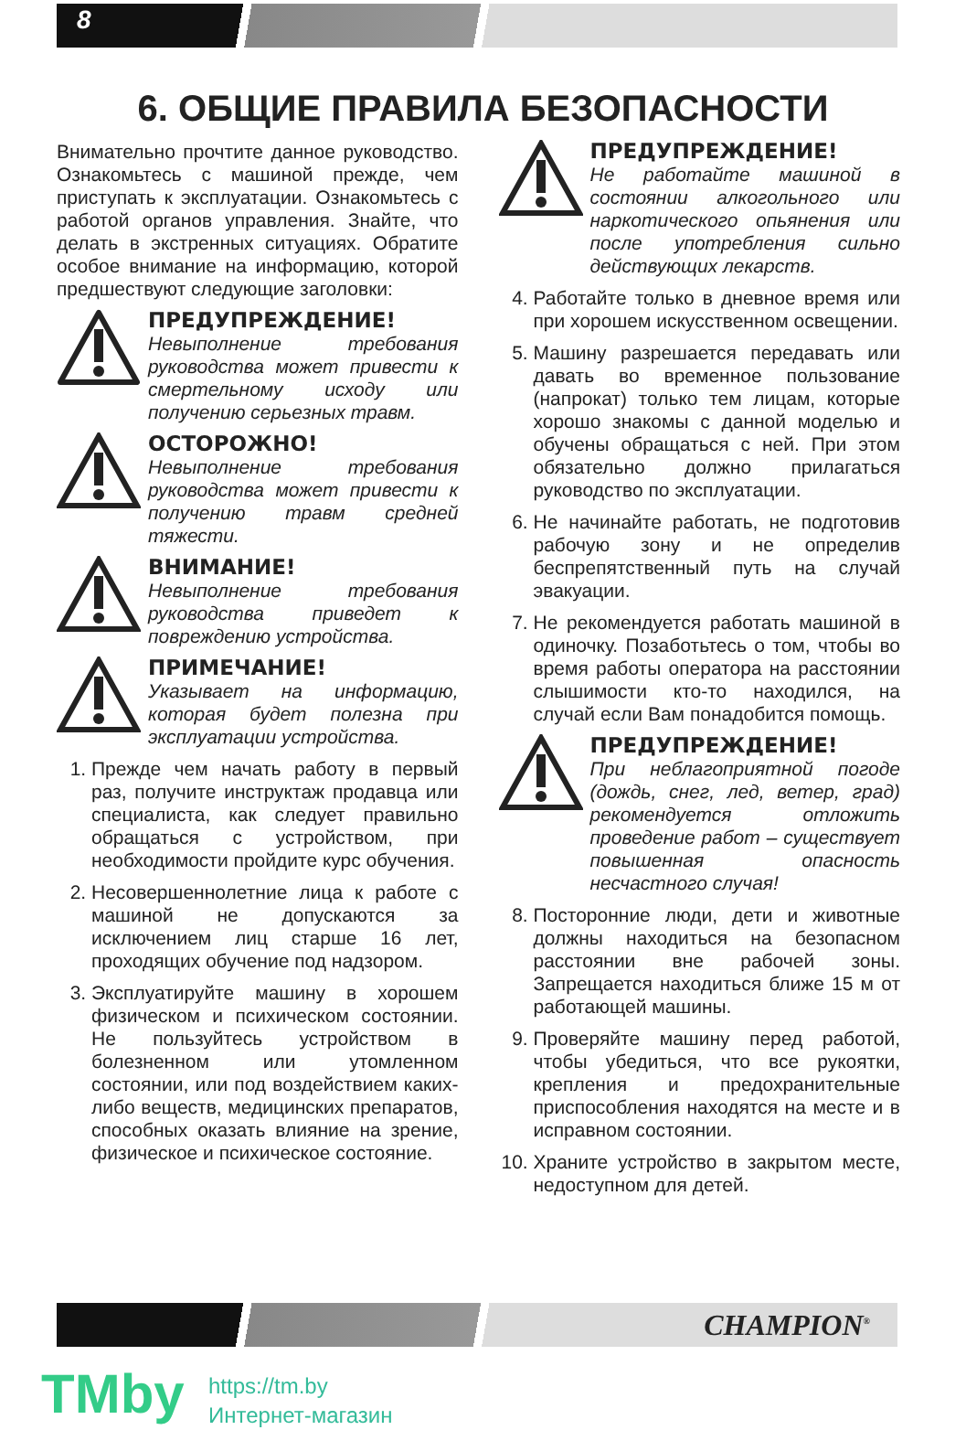8
6. ОБЩИЕ ПРАВИЛА БЕЗОПАСНОСТИ
Внимательно прочтите данное руководство. Ознакомьтесь с машиной прежде, чем приступать к эксплуатации. Ознакомьтесь с работой органов управления. Знайте, что делать в экстренных ситуациях. Обратите особое внимание на информацию, которой предшествуют следующие заголовки:
ПРЕДУПРЕЖДЕНИЕ!
Невыполнение требования руководства может привести к смертельному исходу или получению серьезных травм.
ОСТОРОЖНО!
Невыполнение требования руководства может привести к получению травм средней тяжести.
ВНИМАНИЕ!
Невыполнение требования руководства приведет к повреждению устройства.
ПРИМЕЧАНИЕ!
Указывает на информацию, которая будет полезна при эксплуатации устройства.
1. Прежде чем начать работу в первый раз, получите инструктаж продавца или специалиста, как следует правильно обращаться с устройством, при необходимости пройдите курс обучения.
2. Несовершеннолетние лица к работе с машиной не допускаются за исключением лиц старше 16 лет, проходящих обучение под надзором.
3. Эксплуатируйте машину в хорошем физическом и психическом состоянии. Не пользуйтесь устройством в болезненном или утомленном состоянии, или под воздействием каких-либо веществ, медицинских препаратов, способных оказать влияние на зрение, физическое и психическое состояние.
ПРЕДУПРЕЖДЕНИЕ!
Не работайте машиной в состоянии алкогольного или наркотического опьянения или после употребления сильно действующих лекарств.
4. Работайте только в дневное время или при хорошем искусственном освещении.
5. Машину разрешается передавать или давать во временное пользование (напрокат) только тем лицам, которые хорошо знакомы с данной моделью и обучены обращаться с ней. При этом обязательно должно прилагаться руководство по эксплуатации.
6. Не начинайте работать, не подготовив рабочую зону и не определив беспрепятственный путь на случай эвакуации.
7. Не рекомендуется работать машиной в одиночку. Позаботьтесь о том, чтобы во время работы оператора на расстоянии слышимости кто-то находился, на случай если Вам понадобится помощь.
ПРЕДУПРЕЖДЕНИЕ!
При неблагоприятной погоде (дождь, снег, лед, ветер, град) рекомендуется отложить проведение работ – существует повышенная опасность несчастного случая!
8. Посторонние люди, дети и животные должны находиться на безопасном расстоянии вне рабочей зоны. Запрещается находиться ближе 15 м от работающей машины.
9. Проверяйте машину перед работой, чтобы убедиться, что все рукоятки, крепления и предохранительные приспособления находятся на месте и в исправном состоянии.
10. Храните устройство в закрытом месте, недоступном для детей.
CHAMPION<sup>®</sup>
TMby
https://tm.by
Интернет-магазин